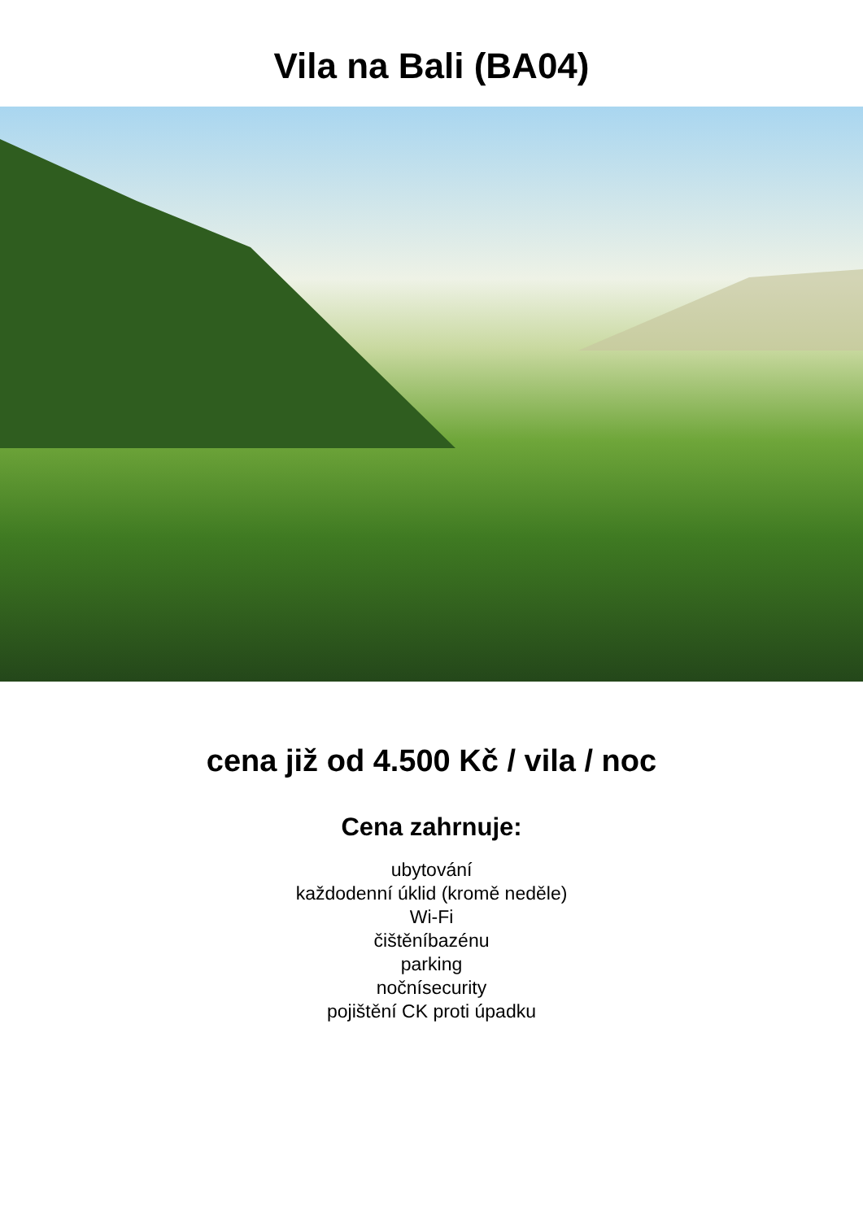Vila na Bali (BA04)
cena již od 4.500 Kč / vila / noc
Cena zahrnuje:
ubytování
každodenní úklid (kromě neděle)
Wi-Fi
čištěníbazénu
parking
nočnísecurity
pojištění CK proti úpadku